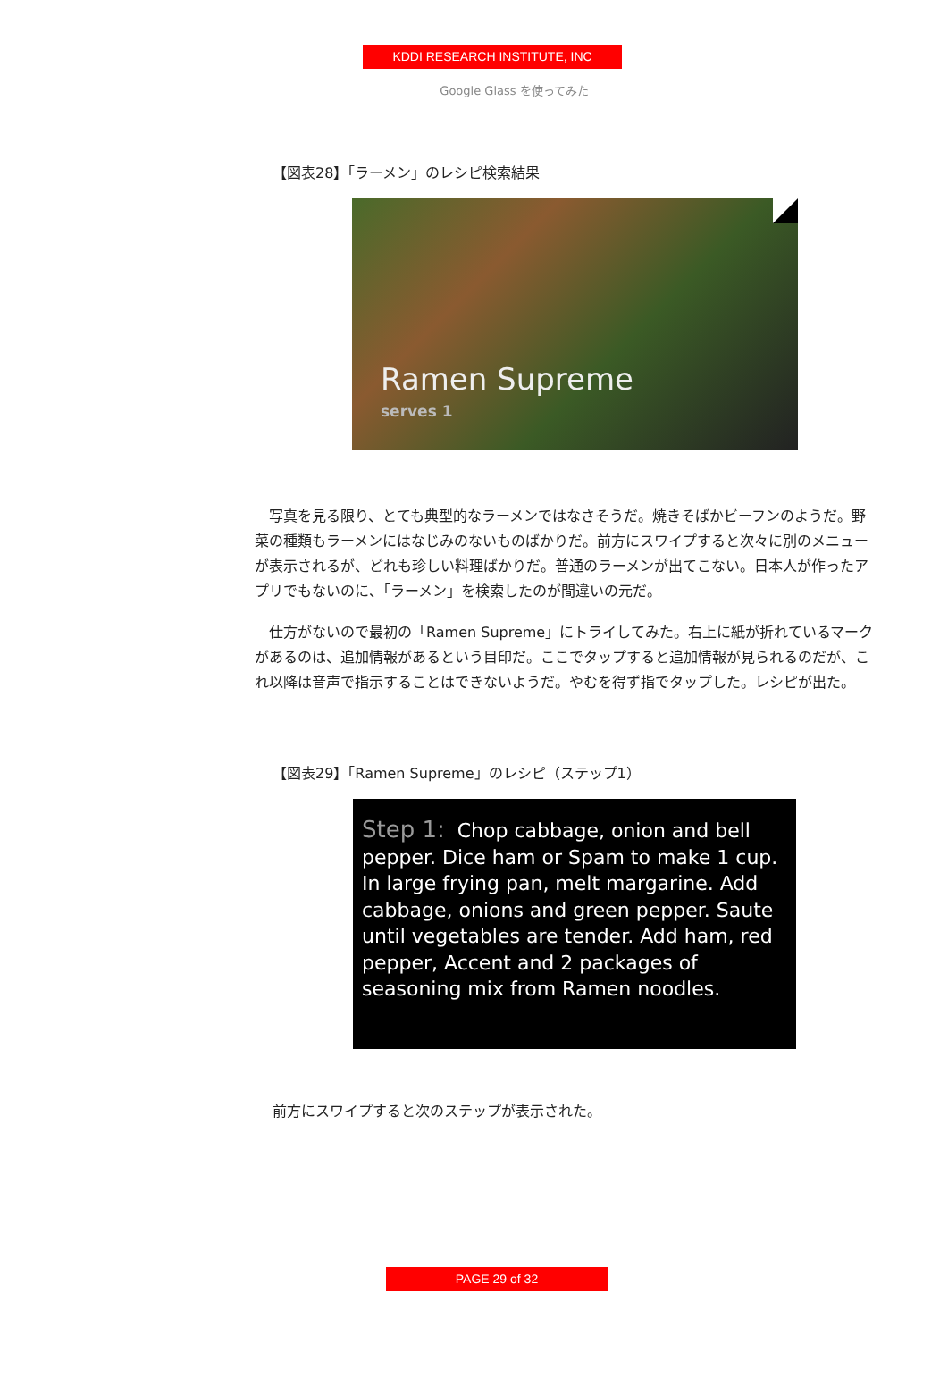KDDI RESEARCH INSTITUTE, INC
Google Glass を使ってみた
【図表28】「ラーメン」のレシピ検索結果
Ramen Supreme
serves 1
写真を見る限り、とても典型的なラーメンではなさそうだ。焼きそばかビーフンのようだ。野菜の種類もラーメンにはなじみのないものばかりだ。前方にスワイプすると次々に別のメニューが表示されるが、どれも珍しい料理ばかりだ。普通のラーメンが出てこない。日本人が作ったアプリでもないのに、「ラーメン」を検索したのが間違いの元だ。
仕方がないので最初の「Ramen Supreme」にトライしてみた。右上に紙が折れているマークがあるのは、追加情報があるという目印だ。ここでタップすると追加情報が見られるのだが、これ以降は音声で指示することはできないようだ。やむを得ず指でタップした。レシピが出た。
【図表29】「Ramen Supreme」のレシピ（ステップ1）
Step 1: Chop cabbage, onion and bell pepper. Dice ham or Spam to make 1 cup. In large frying pan, melt margarine. Add cabbage, onions and green pepper. Saute until vegetables are tender. Add ham, red pepper, Accent and 2 packages of seasoning mix from Ramen noodles.
前方にスワイプすると次のステップが表示された。
PAGE 29 of 32